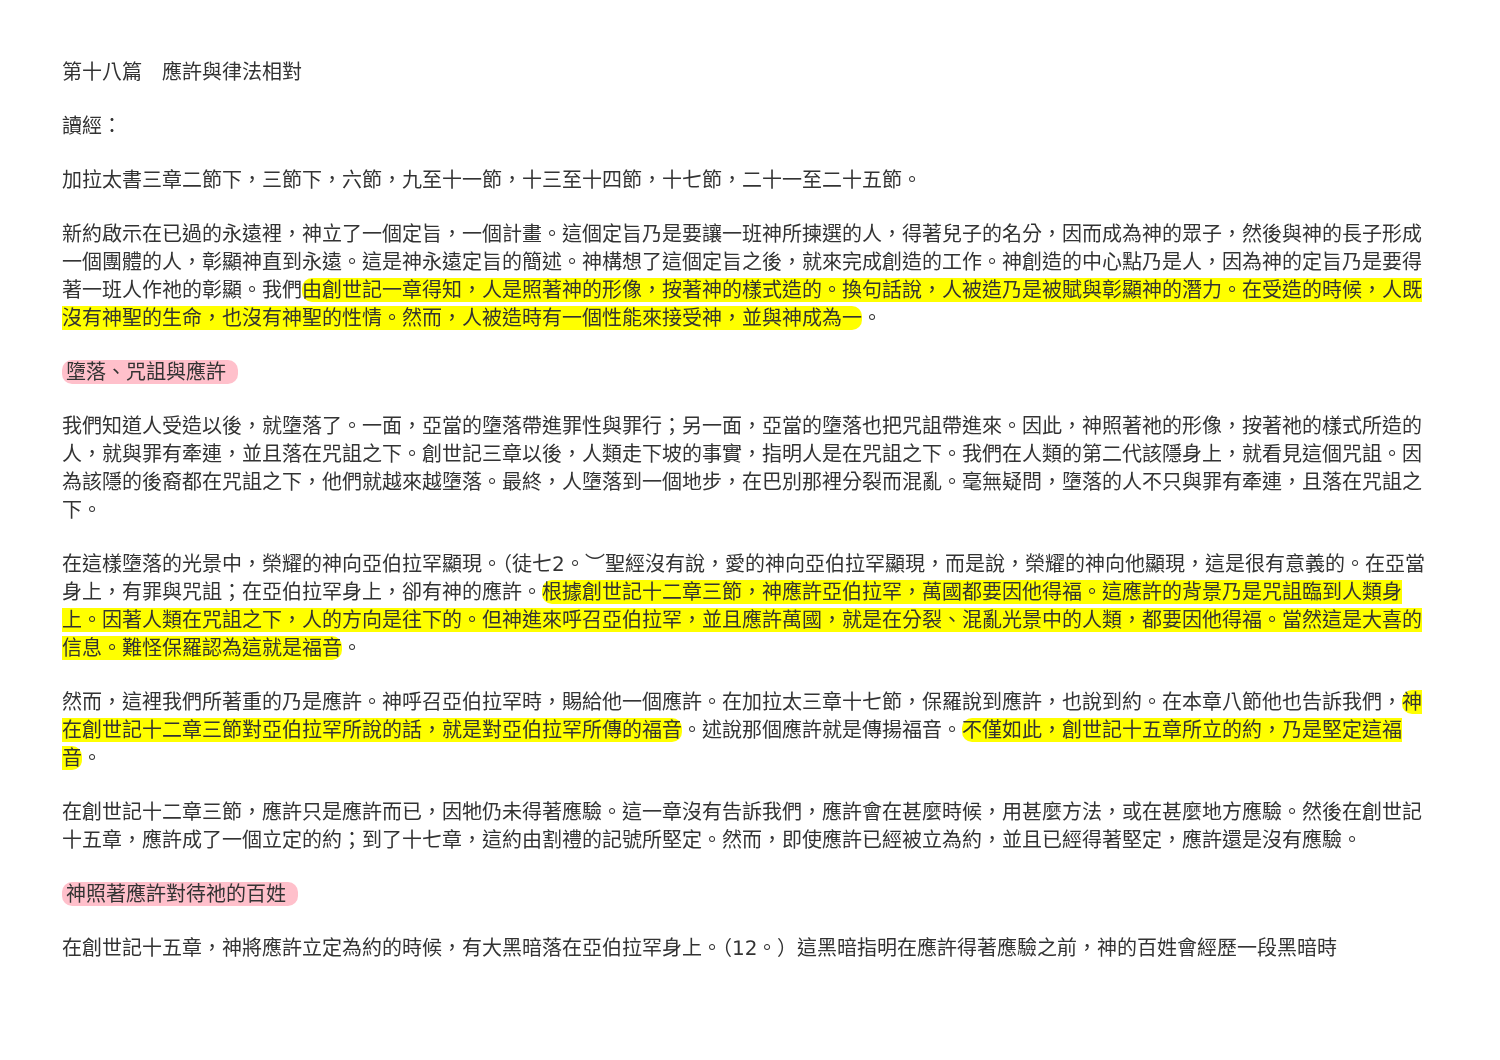第十八篇　應許與律法相對
讀經：
加拉太書三章二節下，三節下，六節，九至十一節，十三至十四節，十七節，二十一至二十五節。
新約啟示在已過的永遠裡，神立了一個定旨，一個計畫。這個定旨乃是要讓一班神所揀選的人，得著兒子的名分，因而成為神的眾子，然後與神的長子形成一個團體的人，彰顯神直到永遠。這是神永遠定旨的簡述。神構想了這個定旨之後，就來完成創造的工作。神創造的中心點乃是人，因為神的定旨乃是要得著一班人作祂的彰顯。我們由創世記一章得知，人是照著神的形像，按著神的樣式造的。換句話說，人被造乃是被賦與彰顯神的潛力。在受造的時候，人既沒有神聖的生命，也沒有神聖的性情。然而，人被造時有一個性能來接受神，並與神成為一。
墮落、咒詛與應許
我們知道人受造以後，就墮落了。一面，亞當的墮落帶進罪性與罪行；另一面，亞當的墮落也把咒詛帶進來。因此，神照著祂的形像，按著祂的樣式所造的人，就與罪有牽連，並且落在咒詛之下。創世記三章以後，人類走下坡的事實，指明人是在咒詛之下。我們在人類的第二代該隱身上，就看見這個咒詛。因為該隱的後裔都在咒詛之下，他們就越來越墮落。最終，人墮落到一個地步，在巴別那裡分裂而混亂。毫無疑問，墮落的人不只與罪有牽連，且落在咒詛之下。
在這樣墮落的光景中，榮耀的神向亞伯拉罕顯現。（徒七2。︶聖經沒有說，愛的神向亞伯拉罕顯現，而是說，榮耀的神向他顯現，這是很有意義的。在亞當身上，有罪與咒詛；在亞伯拉罕身上，卻有神的應許。根據創世記十二章三節，神應許亞伯拉罕，萬國都要因他得福。這應許的背景乃是咒詛臨到人類身上。因著人類在咒詛之下，人的方向是往下的。但神進來呼召亞伯拉罕，並且應許萬國，就是在分裂、混亂光景中的人類，都要因他得福。當然這是大喜的信息。難怪保羅認為這就是福音。
然而，這裡我們所著重的乃是應許。神呼召亞伯拉罕時，賜給他一個應許。在加拉太三章十七節，保羅說到應許，也說到約。在本章八節他也告訴我們，神在創世記十二章三節對亞伯拉罕所說的話，就是對亞伯拉罕所傳的福音。述說那個應許就是傳揚福音。不僅如此，創世記十五章所立的約，乃是堅定這福音。
在創世記十二章三節，應許只是應許而已，因牠仍未得著應驗。這一章沒有告訴我們，應許會在甚麼時候，用甚麼方法，或在甚麼地方應驗。然後在創世記十五章，應許成了一個立定的約；到了十七章，這約由割禮的記號所堅定。然而，即使應許已經被立為約，並且已經得著堅定，應許還是沒有應驗。
神照著應許對待祂的百姓
在創世記十五章，神將應許立定為約的時候，有大黑暗落在亞伯拉罕身上。（12。）這黑暗指明在應許得著應驗之前，神的百姓會經歷一段黑暗時